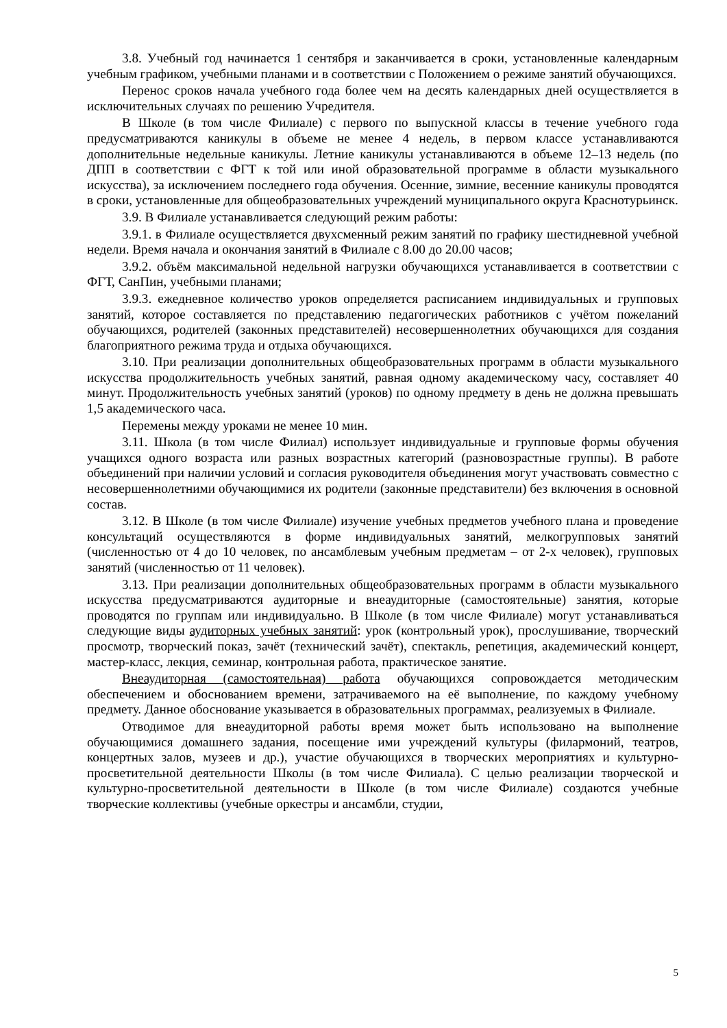3.8. Учебный год начинается 1 сентября и заканчивается в сроки, установленные календарным учебным графиком, учебными планами и в соответствии с Положением о режиме занятий обучающихся.
Перенос сроков начала учебного года более чем на десять календарных дней осуществляется в исключительных случаях по решению Учредителя.
В Школе (в том числе Филиале) с первого по выпускной классы в течение учебного года предусматриваются каникулы в объеме не менее 4 недель, в первом классе устанавливаются дополнительные недельные каникулы. Летние каникулы устанавливаются в объеме 12–13 недель (по ДПП в соответствии с ФГТ к той или иной образовательной программе в области музыкального искусства), за исключением последнего года обучения. Осенние, зимние, весенние каникулы проводятся в сроки, установленные для общеобразовательных учреждений муниципального округа Краснотурьинск.
3.9. В Филиале устанавливается следующий режим работы:
3.9.1. в Филиале осуществляется двухсменный режим занятий по графику шестидневной учебной недели. Время начала и окончания занятий в Филиале с 8.00 до 20.00 часов;
3.9.2. объём максимальной недельной нагрузки обучающихся устанавливается в соответствии с ФГТ, СанПин, учебными планами;
3.9.3. ежедневное количество уроков определяется расписанием индивидуальных и групповых занятий, которое составляется по представлению педагогических работников с учётом пожеланий обучающихся, родителей (законных представителей) несовершеннолетних обучающихся для создания благоприятного режима труда и отдыха обучающихся.
3.10. При реализации дополнительных общеобразовательных программ в области музыкального искусства продолжительность учебных занятий, равная одному академическому часу, составляет 40 минут. Продолжительность учебных занятий (уроков) по одному предмету в день не должна превышать 1,5 академического часа.
Перемены между уроками не менее 10 мин.
3.11. Школа (в том числе Филиал) использует индивидуальные и групповые формы обучения учащихся одного возраста или разных возрастных категорий (разновозрастные группы). В работе объединений при наличии условий и согласия руководителя объединения могут участвовать совместно с несовершеннолетними обучающимися их родители (законные представители) без включения в основной состав.
3.12. В Школе (в том числе Филиале) изучение учебных предметов учебного плана и проведение консультаций осуществляются в форме индивидуальных занятий, мелкогрупповых занятий (численностью от 4 до 10 человек, по ансамблевым учебным предметам – от 2-х человек), групповых занятий (численностью от 11 человек).
3.13. При реализации дополнительных общеобразовательных программ в области музыкального искусства предусматриваются аудиторные и внеаудиторные (самостоятельные) занятия, которые проводятся по группам или индивидуально. В Школе (в том числе Филиале) могут устанавливаться следующие виды аудиторных учебных занятий: урок (контрольный урок), прослушивание, творческий просмотр, творческий показ, зачёт (технический зачёт), спектакль, репетиция, академический концерт, мастер-класс, лекция, семинар, контрольная работа, практическое занятие.
Внеаудиторная (самостоятельная) работа обучающихся сопровождается методическим обеспечением и обоснованием времени, затрачиваемого на её выполнение, по каждому учебному предмету. Данное обоснование указывается в образовательных программах, реализуемых в Филиале.
Отводимое для внеаудиторной работы время может быть использовано на выполнение обучающимися домашнего задания, посещение ими учреждений культуры (филармоний, театров, концертных залов, музеев и др.), участие обучающихся в творческих мероприятиях и культурно-просветительной деятельности Школы (в том числе Филиала). С целью реализации творческой и культурно-просветительной деятельности в Школе (в том числе Филиале) создаются учебные творческие коллективы (учебные оркестры и ансамбли, студии,
5